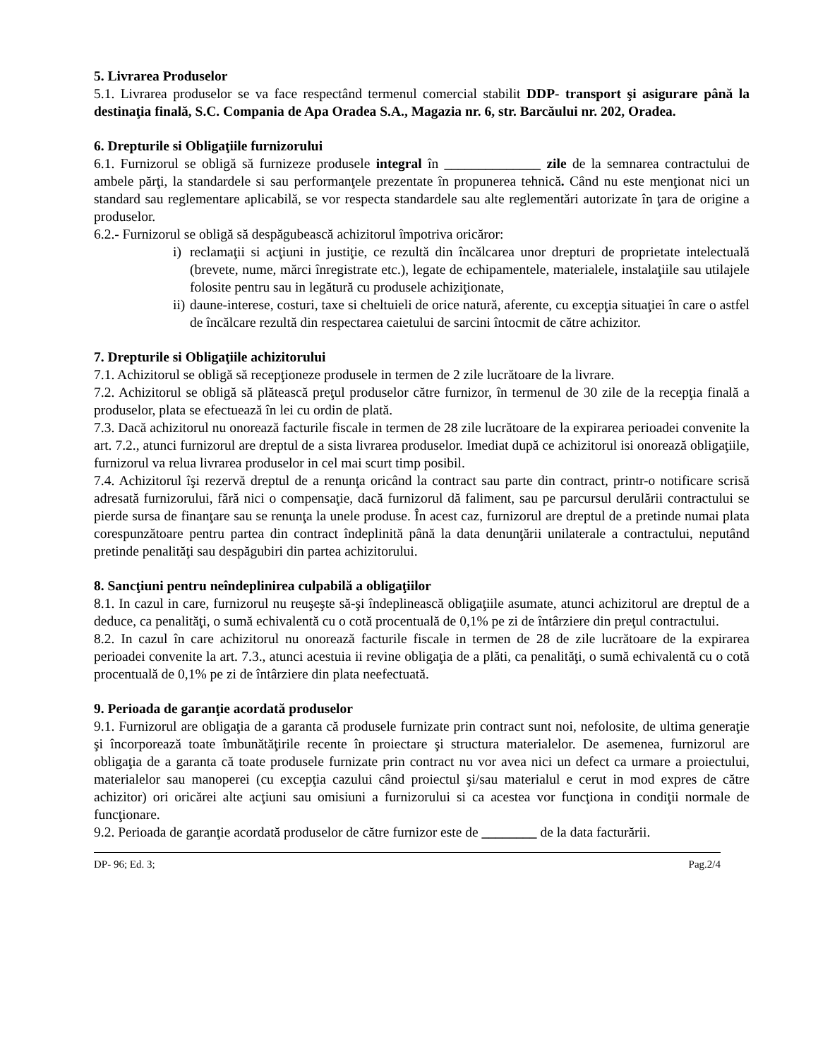5. Livrarea Produselor
5.1. Livrarea produselor se va face respectând termenul comercial stabilit DDP- transport şi asigurare până la destinaţia finală, S.C. Compania de Apa Oradea S.A., Magazia nr. 6, str. Barcăului nr. 202, Oradea.
6. Drepturile si Obligaţiile furnizorului
6.1. Furnizorul se obligă să furnizeze produsele integral în ______________ zile de la semnarea contractului de ambele părţi, la standardele si sau performanţele prezentate în propunerea tehnică. Când nu este menţionat nici un standard sau reglementare aplicabilă, se vor respecta standardele sau alte reglementări autorizate în ţara de origine a produselor.
6.2.- Furnizorul se obligă să despăgubească achizitorul împotriva oricăror:
i) reclamaţii si acţiuni in justiţie, ce rezultă din încălcarea unor drepturi de proprietate intelectuală (brevete, nume, mărci înregistrate etc.), legate de echipamentele, materialele, instalaţiile sau utilajele folosite pentru sau in legătură cu produsele achiziţionate,
ii)
daune-interese, costuri, taxe si cheltuieli de orice natură, aferente, cu excepţia situaţiei în care o astfel de încălcare rezultă din respectarea caietului de sarcini întocmit de către achizitor.
7. Drepturile si Obligaţiile achizitorului
7.1. Achizitorul se obligă să recepţioneze produsele in termen de 2 zile lucrătoare de la livrare.
7.2. Achizitorul se obligă să plătească preţul produselor către furnizor, în termenul de 30 zile de la recepţia finală a produselor, plata se efectuează în lei cu ordin de plată.
7.3. Dacă achizitorul nu onorează facturile fiscale in termen de 28 zile lucrătoare de la expirarea perioadei convenite la art. 7.2., atunci furnizorul are dreptul de a sista livrarea produselor. Imediat după ce achizitorul isi onorează obligaţiile, furnizorul va relua livrarea produselor in cel mai scurt timp posibil.
7.4. Achizitorul îşi rezervă dreptul de a renunţa oricând la contract sau parte din contract, printr-o notificare scrisă adresată furnizorului, fără nici o compensaţie, dacă furnizorul dă faliment, sau pe parcursul derulării contractului se pierde sursa de finanţare sau se renunţa la unele produse. În acest caz, furnizorul are dreptul de a pretinde numai plata corespunzătoare pentru partea din contract îndeplinită până la data denunţării unilaterale a contractului, neputând pretinde penalităţi sau despăgubiri din partea achizitorului.
8. Sancţiuni pentru neîndeplinirea culpabilă a obligaţiilor
8.1. In cazul in care, furnizorul nu reuşeşte să-şi îndeplinească obligaţiile asumate, atunci achizitorul are dreptul de a deduce, ca penalităţi, o sumă echivalentă cu o cotă procentuală de 0,1% pe zi de întârziere din preţul contractului.
8.2. In cazul în care achizitorul nu onorează facturile fiscale in termen de 28 de zile lucrătoare de la expirarea perioadei convenite la art. 7.3., atunci acestuia ii revine obligaţia de a plăti, ca penalităţi, o sumă echivalentă cu o cotă procentuală de 0,1% pe zi de întârziere din plata neefectuată.
9. Perioada de garanţie acordată produselor
9.1. Furnizorul are obligaţia de a garanta că produsele furnizate prin contract sunt noi, nefolosite, de ultima generaţie şi încorporează toate îmbunătăţirile recente în proiectare şi structura materialelor. De asemenea, furnizorul are obligaţia de a garanta că toate produsele furnizate prin contract nu vor avea nici un defect ca urmare a proiectului, materialelor sau manoperei (cu excepţia cazului când proiectul şi/sau materialul e cerut in mod expres de către achizitor) ori oricărei alte acţiuni sau omisiuni a furnizorului si ca acestea vor funcţiona in condiţii normale de funcţionare.
9.2. Perioada de garanţie acordată produselor de către furnizor este de ________ de la data facturării.
DP- 96; Ed. 3; Pag.2/4